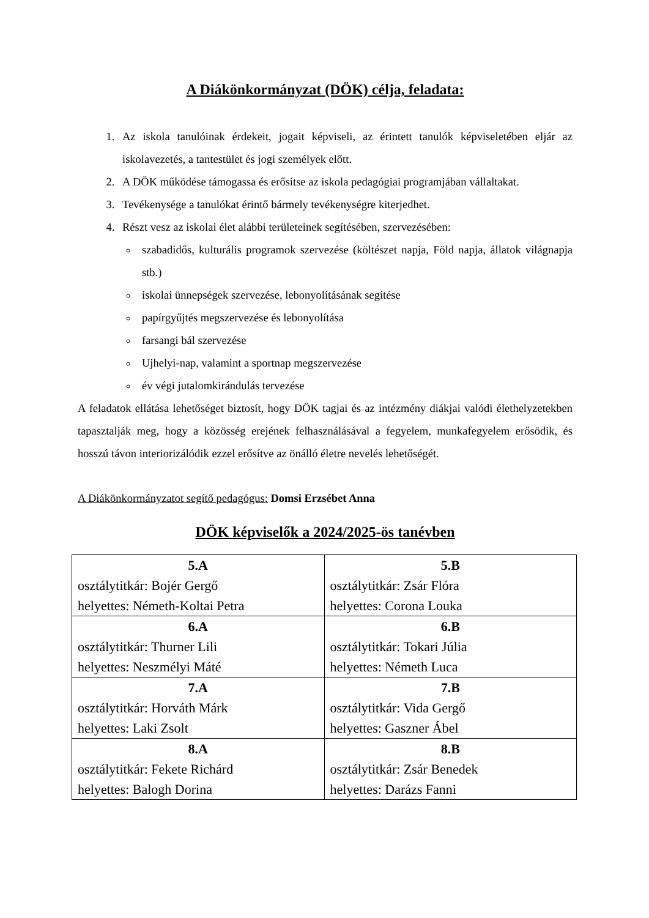A Diákönkormányzat (DÖK) célja, feladata:
1. Az iskola tanulóinak érdekeit, jogait képviseli, az érintett tanulók képviseletében eljár az iskolavezetés, a tantestület és jogi személyek előtt.
2. A DÖK működése támogassa és erősítse az iskola pedagógiai programjában vállaltakat.
3. Tevékenysége a tanulókat érintő bármely tevékenységre kiterjedhet.
4. Részt vesz az iskolai élet alábbi területeinek segítésében, szervezésében:
szabadidős, kulturális programok szervezése (költészet napja, Föld napja, állatok világnapja stb.)
iskolai ünnepségek szervezése, lebonyolításának segítése
papírgyűjtés megszervezése és lebonyolítása
farsangi bál szervezése
Ujhelyi-nap, valamint a sportnap megszervezése
év végi jutalomkirándulás tervezése
A feladatok ellátása lehetőséget biztosít, hogy DÖK tagjai és az intézmény diákjai valódi élethelyzetekben tapasztalják meg, hogy a közösség erejének felhasználásával a fegyelem, munkafegyelem erősödik, és hosszú távon interiorizálódik ezzel erősítve az önálló életre nevelés lehetőségét.
A Diákönkormányzatot segítő pedagógus: Domsi Erzsébet Anna
DÖK képviselők a 2024/2025-ös tanévben
| 5.A osztálytitkár: Bojér Gergő helyettes: Németh-Koltai Petra | 5.B osztálytitkár: Zsár Flóra helyettes: Corona Louka |
| 6.A osztálytitkár: Thurner Lili helyettes: Neszmélyi Máté | 6.B osztálytitkár: Tokari Júlia helyettes: Németh Luca |
| 7.A osztálytitkár: Horváth Márk helyettes: Laki Zsolt | 7.B osztálytitkár: Vida Gergő helyettes: Gaszner Ábel |
| 8.A osztálytitkár: Fekete Richárd helyettes: Balogh Dorina | 8.B osztálytitkár: Zsár Benedek helyettes: Darázs Fanni |